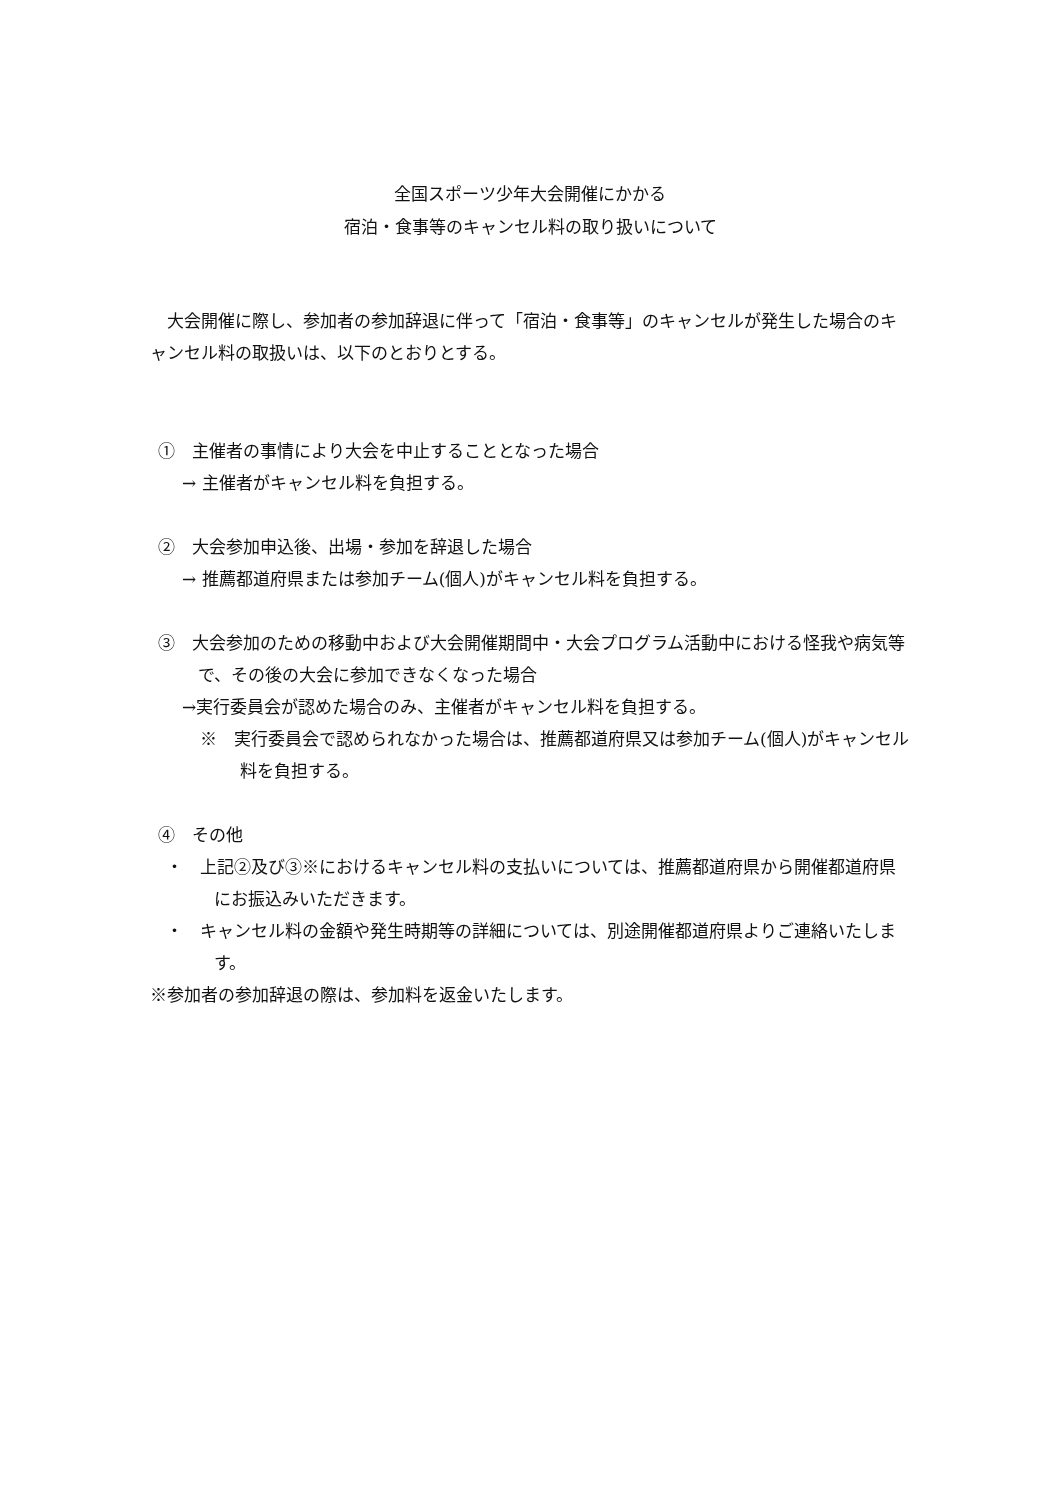全国スポーツ少年大会開催にかかる
宿泊・食事等のキャンセル料の取り扱いについて
　大会開催に際し、参加者の参加辞退に伴って「宿泊・食事等」のキャンセルが発生した場合のキャンセル料の取扱いは、以下のとおりとする。
①　主催者の事情により大会を中止することとなった場合
→ 主催者がキャンセル料を負担する。
②　大会参加申込後、出場・参加を辞退した場合
→ 推薦都道府県または参加チーム(個人)がキャンセル料を負担する。
③　大会参加のための移動中および大会開催期間中・大会プログラム活動中における怪我や病気等で、その後の大会に参加できなくなった場合
→実行委員会が認めた場合のみ、主催者がキャンセル料を負担する。
※　実行委員会で認められなかった場合は、推薦都道府県又は参加チーム(個人)がキャンセル料を負担する。
④　その他
・　上記②及び③※におけるキャンセル料の支払いについては、推薦都道府県から開催都道府県にお振込みいただきます。
・　キャンセル料の金額や発生時期等の詳細については、別途開催都道府県よりご連絡いたします。
※参加者の参加辞退の際は、参加料を返金いたします。